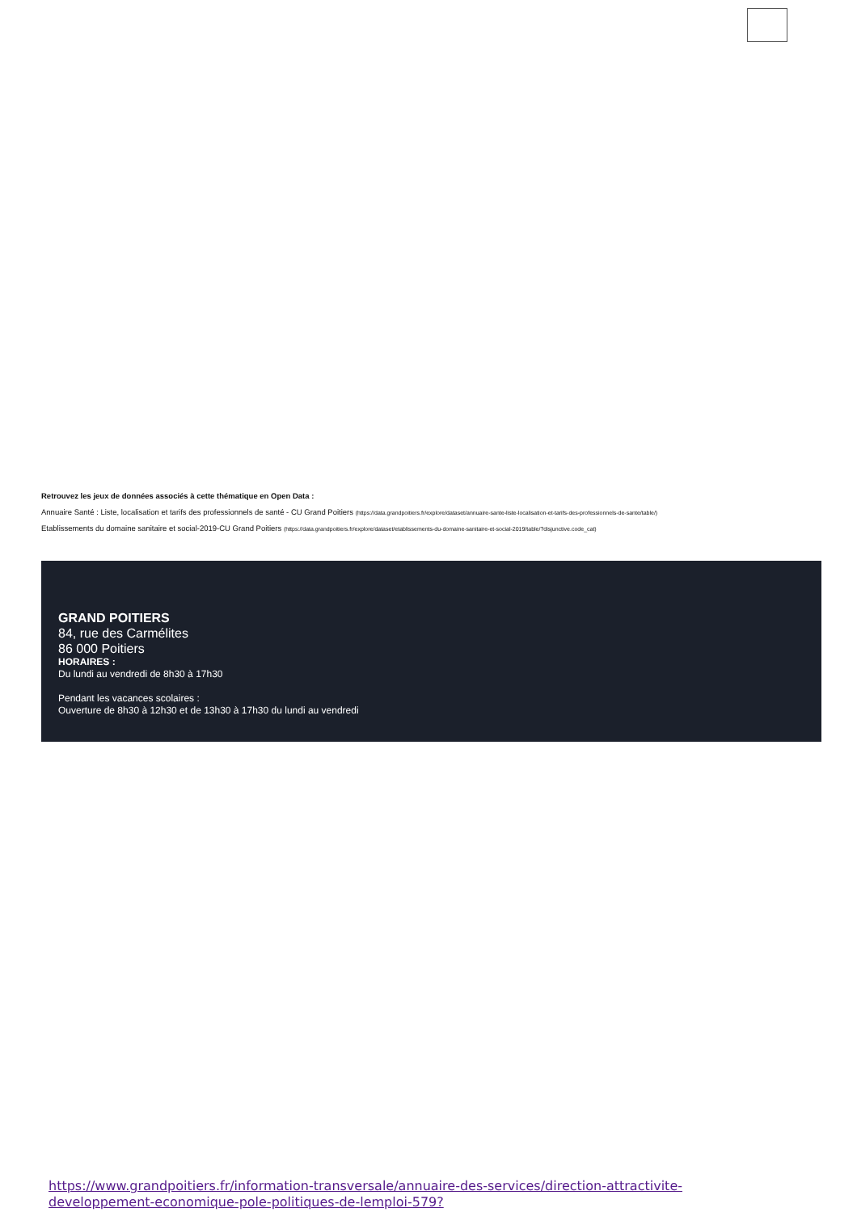Retrouvez les jeux de données associés à cette thématique en Open Data :
Annuaire Santé : Liste, localisation et tarifs des professionnels de santé - CU Grand Poitiers (https://data.grandpoitiers.fr/explore/dataset/annuaire-sante-liste-localisation-et-tarifs-des-professionnels-de-sante/table/)
Etablissements du domaine sanitaire et social-2019-CU Grand Poitiers (https://data.grandpoitiers.fr/explore/dataset/etablissements-du-domaine-sanitaire-et-social-2019/table/?disjunctive.code_cat)
GRAND POITIERS
84, rue des Carmélites
86 000 Poitiers
HORAIRES :
Du lundi au vendredi de 8h30 à 17h30
Pendant les vacances scolaires :
Ouverture de 8h30 à 12h30 et de 13h30 à 17h30 du lundi au vendredi
https://www.grandpoitiers.fr/information-transversale/annuaire-des-services/direction-attractivite-developpement-economique-pole-politiques-de-lemploi-579?